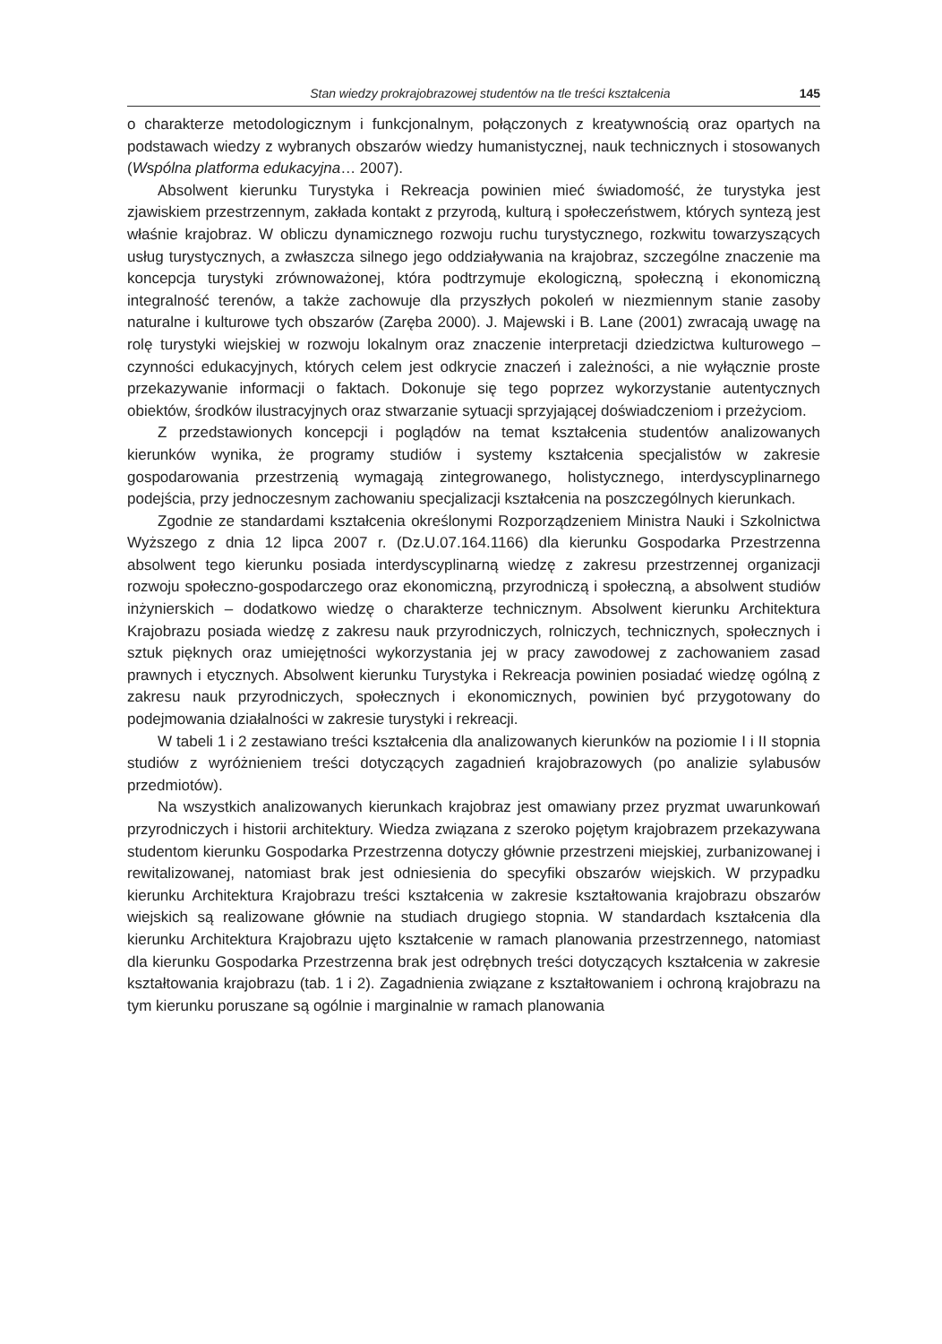Stan wiedzy prokrajobrazowej studentów na tle treści kształcenia 145
o charakterze metodologicznym i funkcjonalnym, połączonych z kreatywnością oraz opartych na podstawach wiedzy z wybranych obszarów wiedzy humanistycznej, nauk technicznych i stosowanych (Wspólna platforma edukacyjna… 2007).
Absolwent kierunku Turystyka i Rekreacja powinien mieć świadomość, że turystyka jest zjawiskiem przestrzennym, zakłada kontakt z przyrodą, kulturą i społeczeństwem, których syntezą jest właśnie krajobraz. W obliczu dynamicznego rozwoju ruchu turystycznego, rozkwitu towarzyszących usług turystycznych, a zwłaszcza silnego jego oddziaływania na krajobraz, szczególne znaczenie ma koncepcja turystyki zrównoważonej, która podtrzymuje ekologiczną, społeczną i ekonomiczną integralność terenów, a także zachowuje dla przyszłych pokoleń w niezmiennym stanie zasoby naturalne i kulturowe tych obszarów (Zaręba 2000). J. Majewski i B. Lane (2001) zwracają uwagę na rolę turystyki wiejskiej w rozwoju lokalnym oraz znaczenie interpretacji dziedzictwa kulturowego – czynności edukacyjnych, których celem jest odkrycie znaczeń i zależności, a nie wyłącznie proste przekazywanie informacji o faktach. Dokonuje się tego poprzez wykorzystanie autentycznych obiektów, środków ilustracyjnych oraz stwarzanie sytuacji sprzyjającej doświadczeniom i przeżyciom.
Z przedstawionych koncepcji i poglądów na temat kształcenia studentów analizowanych kierunków wynika, że programy studiów i systemy kształcenia specjalistów w zakresie gospodarowania przestrzenią wymagają zintegrowanego, holistycznego, interdyscyplinarnego podejścia, przy jednoczesnym zachowaniu specjalizacji kształcenia na poszczególnych kierunkach.
Zgodnie ze standardami kształcenia określonymi Rozporządzeniem Ministra Nauki i Szkolnictwa Wyższego z dnia 12 lipca 2007 r. (Dz.U.07.164.1166) dla kierunku Gospodarka Przestrzenna absolwent tego kierunku posiada interdyscyplinarną wiedzę z zakresu przestrzennej organizacji rozwoju społeczno-gospodarczego oraz ekonomiczną, przyrodniczą i społeczną, a absolwent studiów inżynierskich – dodatkowo wiedzę o charakterze technicznym. Absolwent kierunku Architektura Krajobrazu posiada wiedzę z zakresu nauk przyrodniczych, rolniczych, technicznych, społecznych i sztuk pięknych oraz umiejętności wykorzystania jej w pracy zawodowej z zachowaniem zasad prawnych i etycznych. Absolwent kierunku Turystyka i Rekreacja powinien posiadać wiedzę ogólną z zakresu nauk przyrodniczych, społecznych i ekonomicznych, powinien być przygotowany do podejmowania działalności w zakresie turystyki i rekreacji.
W tabeli 1 i 2 zestawiano treści kształcenia dla analizowanych kierunków na poziomie I i II stopnia studiów z wyróżnieniem treści dotyczących zagadnień krajobrazowych (po analizie sylabusów przedmiotów).
Na wszystkich analizowanych kierunkach krajobraz jest omawiany przez pryzmat uwarunkowań przyrodniczych i historii architektury. Wiedza związana z szeroko pojętym krajobrazem przekazywana studentom kierunku Gospodarka Przestrzenna dotyczy głównie przestrzeni miejskiej, zurbanizowanej i rewitalizowanej, natomiast brak jest odniesienia do specyfiki obszarów wiejskich. W przypadku kierunku Architektura Krajobrazu treści kształcenia w zakresie kształtowania krajobrazu obszarów wiejskich są realizowane głównie na studiach drugiego stopnia. W standardach kształcenia dla kierunku Architektura Krajobrazu ujęto kształcenie w ramach planowania przestrzennego, natomiast dla kierunku Gospodarka Przestrzenna brak jest odrębnych treści dotyczących kształcenia w zakresie kształtowania krajobrazu (tab. 1 i 2). Zagadnienia związane z kształtowaniem i ochroną krajobrazu na tym kierunku poruszane są ogólnie i marginalnie w ramach planowania